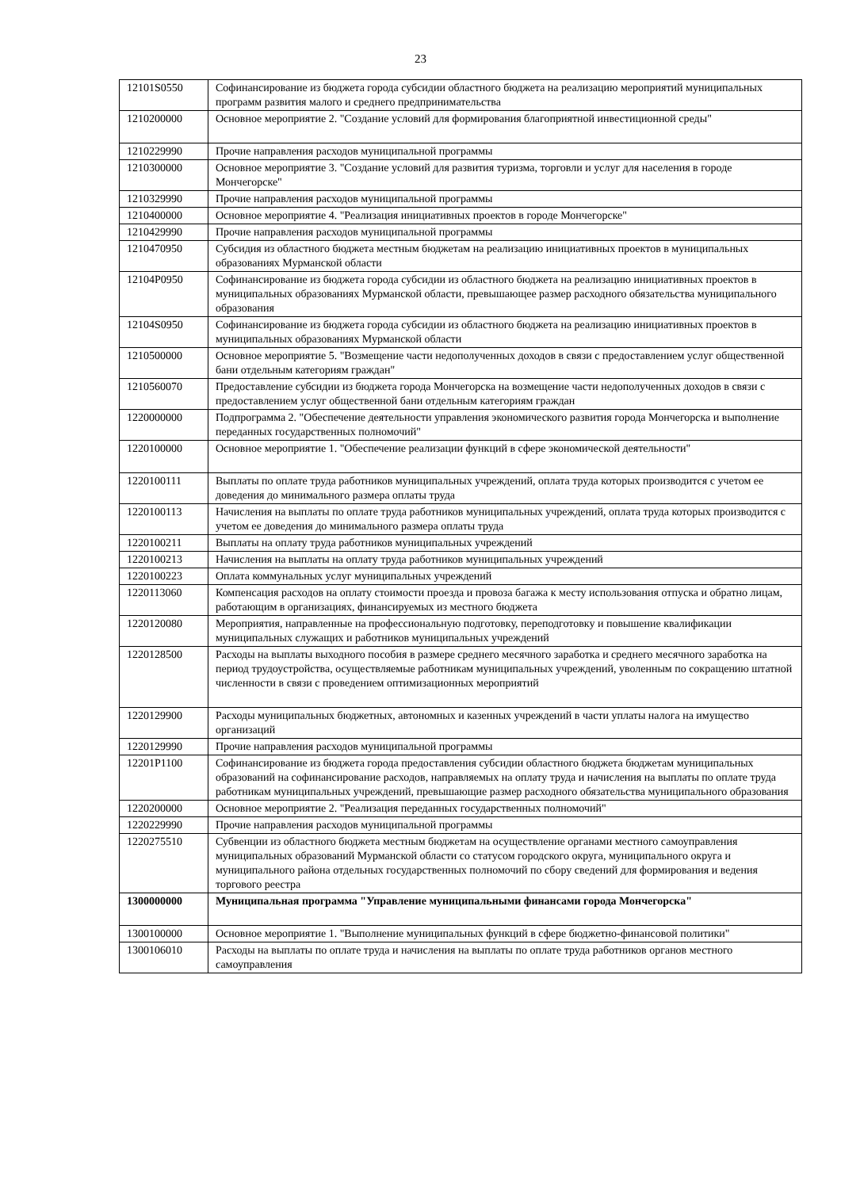23
| 12101S0550 | Софинансирование из бюджета города субсидии областного бюджета на реализацию мероприятий муниципальных программ развития малого и среднего предпринимательства |
| 1210200000 | Основное мероприятие 2. "Создание условий для формирования благоприятной инвестиционной среды" |
| 1210229990 | Прочие направления расходов муниципальной программы |
| 1210300000 | Основное мероприятие 3. "Создание условий для развития туризма, торговли и услуг для населения в городе Мончегорске" |
| 1210329990 | Прочие направления расходов муниципальной программы |
| 1210400000 | Основное мероприятие 4. "Реализация инициативных проектов в городе Мончегорске" |
| 1210429990 | Прочие направления расходов муниципальной программы |
| 1210470950 | Субсидия из областного бюджета местным бюджетам на реализацию инициативных проектов в муниципальных образованиях Мурманской области |
| 12104P0950 | Софинансирование из бюджета города субсидии из областного бюджета на реализацию инициативных проектов в муниципальных образованиях Мурманской области, превышающее размер расходного обязательства муниципального образования |
| 12104S0950 | Софинансирование из бюджета города субсидии из областного бюджета на реализацию инициативных проектов в муниципальных образованиях Мурманской области |
| 1210500000 | Основное мероприятие 5. "Возмещение части недополученных доходов в связи с предоставлением услуг общественной бани отдельным категориям граждан" |
| 1210560070 | Предоставление субсидии из бюджета города Мончегорска на возмещение части недополученных доходов в связи с предоставлением услуг общественной бани отдельным категориям граждан |
| 1220000000 | Подпрограмма 2. "Обеспечение деятельности управления экономического развития города Мончегорска и выполнение переданных государственных полномочий" |
| 1220100000 | Основное мероприятие 1. "Обеспечение реализации функций в сфере экономической деятельности" |
| 1220100111 | Выплаты по оплате труда работников муниципальных учреждений, оплата труда которых производится с учетом ее доведения до минимального размера оплаты труда |
| 1220100113 | Начисления на выплаты по оплате труда работников муниципальных учреждений, оплата труда которых производится с учетом ее доведения до минимального размера оплаты труда |
| 1220100211 | Выплаты на оплату труда работников муниципальных учреждений |
| 1220100213 | Начисления на выплаты на оплату труда работников муниципальных учреждений |
| 1220100223 | Оплата коммунальных услуг муниципальных учреждений |
| 1220113060 | Компенсация расходов на оплату стоимости проезда и провоза багажа к месту использования отпуска и обратно лицам, работающим в организациях, финансируемых из местного бюджета |
| 1220120080 | Мероприятия, направленные на профессиональную подготовку, переподготовку и повышение квалификации муниципальных служащих и работников муниципальных учреждений |
| 1220128500 | Расходы на выплаты выходного пособия в размере среднего месячного заработка и среднего месячного заработка на период трудоустройства, осуществляемые работникам муниципальных учреждений, уволенным по сокращению штатной численности в связи с проведением оптимизационных мероприятий |
| 1220129900 | Расходы муниципальных бюджетных, автономных и казенных учреждений в части уплаты налога на имущество организаций |
| 1220129990 | Прочие направления расходов муниципальной программы |
| 12201P1100 | Софинансирование из бюджета города предоставления субсидии областного бюджета бюджетам муниципальных образований на софинансирование расходов, направляемых на оплату труда и начисления на выплаты по оплате труда работникам муниципальных учреждений, превышающие размер расходного обязательства муниципального образования |
| 1220200000 | Основное мероприятие 2. "Реализация переданных государственных полномочий" |
| 1220229990 | Прочие направления расходов муниципальной программы |
| 1220275510 | Субвенции из областного бюджета местным бюджетам на осуществление органами местного самоуправления муниципальных образований Мурманской области со статусом городского округа, муниципального округа и муниципального района отдельных государственных полномочий по сбору сведений для формирования и ведения торгового реестра |
| 1300000000 | Муниципальная программа "Управление муниципальными финансами города Мончегорска" |
| 1300100000 | Основное мероприятие 1. "Выполнение муниципальных функций в сфере бюджетно-финансовой политики" |
| 1300106010 | Расходы на выплаты по оплате труда и начисления на выплаты по оплате труда работников органов местного самоуправления |